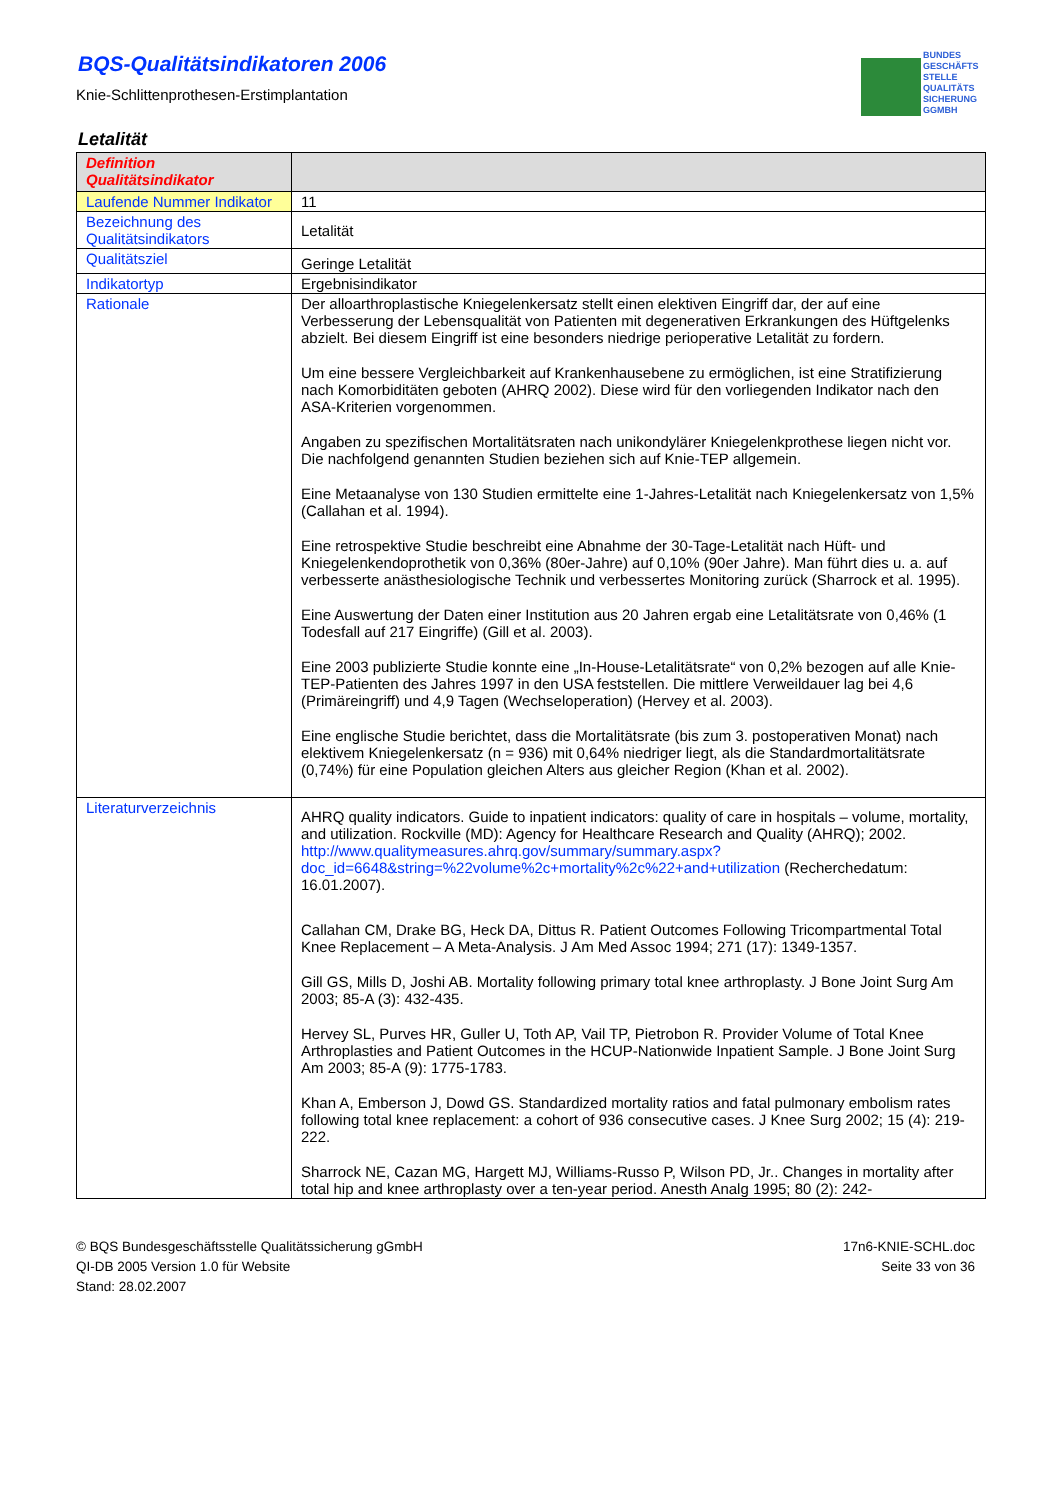BUNDES
GESCHÄFTS
STELLE
QUALITÄTS
SICHERUNG
GGMBH
BQS-Qualitätsindikatoren 2006
Knie-Schlittenprothesen-Erstimplantation
Letalität
| Definition Qualitätsindikator | |
| --- | --- |
| Laufende Nummer Indikator | 11 |
| Bezeichnung des Qualitätsindikators | Letalität |
| Qualitätsziel | Geringe Letalität |
| Indikatortyp | Ergebnisindikator |
| Rationale | Der alloarthroplastische Kniegelenkersatz stellt einen elektiven Eingriff dar, der auf eine Verbesserung der Lebensqualität von Patienten mit degenerativen Erkrankungen des Hüftgelenks abzielt. Bei diesem Eingriff ist eine besonders niedrige perioperative Letalität zu fordern. Um eine bessere Vergleichbarkeit auf Krankenhausebene zu ermöglichen, ist eine Stratifizierung nach Komorbiditäten geboten (AHRQ 2002). Diese wird für den vorliegenden Indikator nach den ASA-Kriterien vorgenommen. Angaben zu spezifischen Mortalitätsraten nach unikondylärer Kniegelenkprothese liegen nicht vor. Die nachfolgend genannten Studien beziehen sich auf Knie-TEP allgemein. Eine Metaanalyse von 130 Studien ermittelte eine 1-Jahres-Letalität nach Kniegelenkersatz von 1,5% (Callahan et al. 1994). Eine retrospektive Studie beschreibt eine Abnahme der 30-Tage-Letalität nach Hüft- und Kniegelenkendoprothetik von 0,36% (80er-Jahre) auf 0,10% (90er Jahre). Man führt dies u. a. auf verbesserte anästhesiologische Technik und verbessertes Monitoring zurück (Sharrock et al. 1995). Eine Auswertung der Daten einer Institution aus 20 Jahren ergab eine Letalitätsrate von 0,46% (1 Todesfall auf 217 Eingriffe) (Gill et al. 2003). Eine 2003 publizierte Studie konnte eine „In-House-Letalitätsrate“ von 0,2% bezogen auf alle Knie-TEP-Patienten des Jahres 1997 in den USA feststellen. Die mittlere Verweildauer lag bei 4,6 (Primäreingriff) und 4,9 Tagen (Wechseloperation) (Hervey et al. 2003). Eine englische Studie berichtet, dass die Mortalitätsrate (bis zum 3. postoperativen Monat) nach elektivem Kniegelenkersatz (n = 936) mit 0,64% niedriger liegt, als die Standardmortalitätsrate (0,74%) für eine Population gleichen Alters aus gleicher Region (Khan et al. 2002). |
| Literaturverzeichnis | AHRQ quality indicators. Guide to inpatient indicators: quality of care in hospitals – volume, mortality, and utilization. Rockville (MD): Agency for Healthcare Research and Quality (AHRQ); 2002. http://www.qualitymeasures.ahrq.gov/summary/summary.aspx?doc_id=6648&string=%22volume%2c+mortality%2c%22+and+utilization (Recherchedatum: 16.01.2007). Callahan CM, Drake BG, Heck DA, Dittus R. Patient Outcomes Following Tricompartmental Total Knee Replacement – A Meta-Analysis. J Am Med Assoc 1994; 271 (17): 1349-1357. Gill GS, Mills D, Joshi AB. Mortality following primary total knee arthroplasty. J Bone Joint Surg Am 2003; 85-A (3): 432-435. Hervey SL, Purves HR, Guller U, Toth AP, Vail TP, Pietrobon R. Provider Volume of Total Knee Arthroplasties and Patient Outcomes in the HCUP-Nationwide Inpatient Sample. J Bone Joint Surg Am 2003; 85-A (9): 1775-1783. Khan A, Emberson J, Dowd GS. Standardized mortality ratios and fatal pulmonary embolism rates following total knee replacement: a cohort of 936 consecutive cases. J Knee Surg 2002; 15 (4): 219-222. Sharrock NE, Cazan MG, Hargett MJ, Williams-Russo P, Wilson PD, Jr.. Changes in mortality after total hip and knee arthroplasty over a ten-year period. Anesth Analg 1995; 80 (2): 242- |
© BQS Bundesgeschäftsstelle Qualitätssicherung gGmbH
QI-DB 2005 Version 1.0 für Website
Stand: 28.02.2007
17n6-KNIE-SCHL.doc
Seite 33 von 36